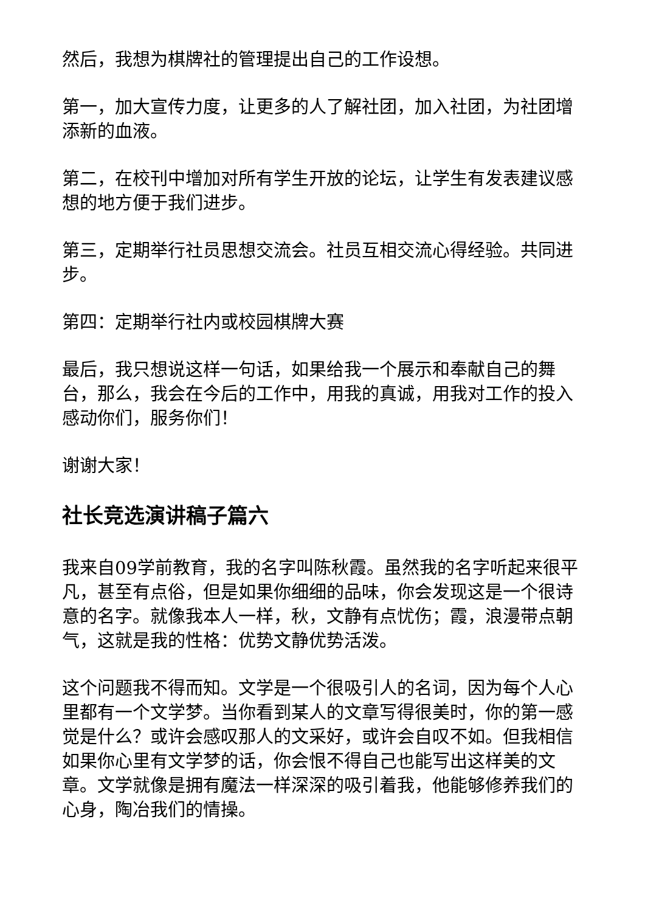然后，我想为棋牌社的管理提出自己的工作设想。
第一，加大宣传力度，让更多的人了解社团，加入社团，为社团增添新的血液。
第二，在校刊中增加对所有学生开放的论坛，让学生有发表建议感想的地方便于我们进步。
第三，定期举行社员思想交流会。社员互相交流心得经验。共同进步。
第四：定期举行社内或校园棋牌大赛
最后，我只想说这样一句话，如果给我一个展示和奉献自己的舞台，那么，我会在今后的工作中，用我的真诚，用我对工作的投入感动你们，服务你们！
谢谢大家！
社长竞选演讲稿子篇六
我来自09学前教育，我的名字叫陈秋霞。虽然我的名字听起来很平凡，甚至有点俗，但是如果你细细的品味，你会发现这是一个很诗意的名字。就像我本人一样，秋，文静有点忧伤；霞，浪漫带点朝气，这就是我的性格：优势文静优势活泼。
这个问题我不得而知。文学是一个很吸引人的名词，因为每个人心里都有一个文学梦。当你看到某人的文章写得很美时，你的第一感觉是什么？或许会感叹那人的文采好，或许会自叹不如。但我相信如果你心里有文学梦的话，你会恨不得自己也能写出这样美的文章。文学就像是拥有魔法一样深深的吸引着我，他能够修养我们的心身，陶冶我们的情操。